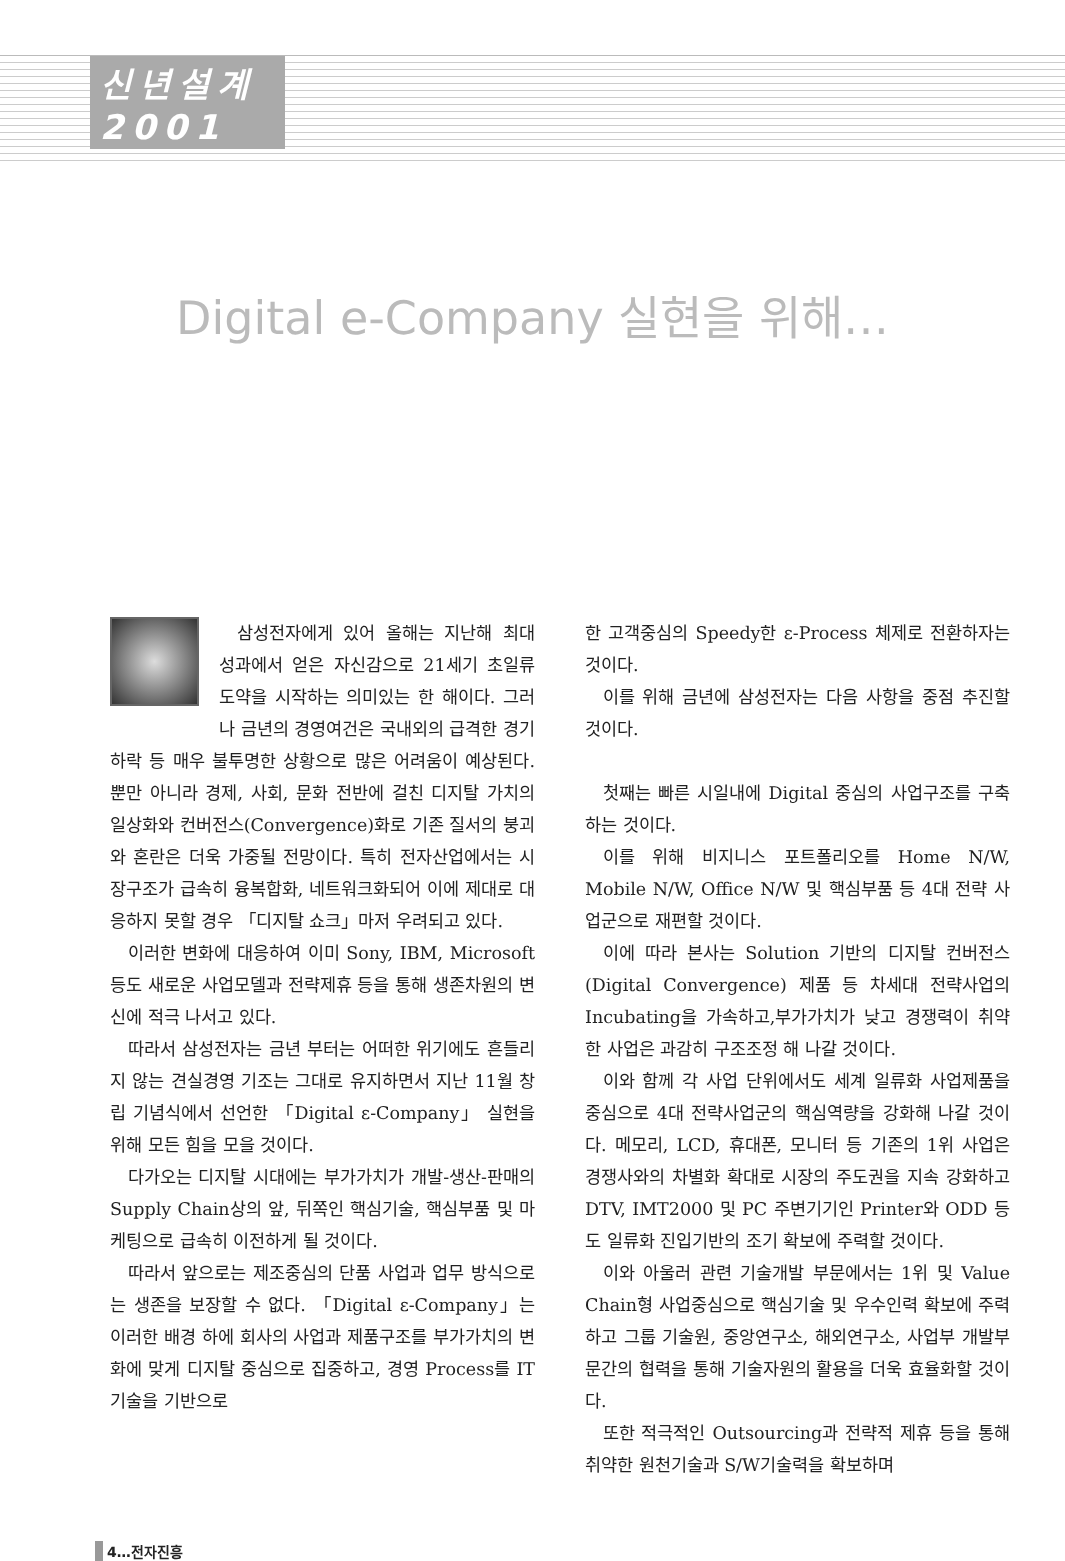신년설계
2001
Digital e-Company 실현을 위해…
삼성전자에게 있어 올해는 지난해 최대 성과에서 얻은 자신감으로 21세기 초일류 도약을 시작하는 의미있는 한 해이다. 그러나 금년의 경영여건은 국내외의 급격한 경기하락 등 매우 불투명한 상황으로 많은 어려움이 예상된다. 뿐만 아니라 경제, 사회, 문화 전반에 걸친 디지탈 가치의 일상화와 컨버전스(Convergence)화로 기존 질서의 붕괴와 혼란은 더욱 가중될 전망이다. 특히 전자산업에서는 시장구조가 급속히 융복합화, 네트워크화되어 이에 제대로 대응하지 못할 경우 「디지탈 쇼크」마저 우려되고 있다.
이러한 변화에 대응하여 이미 Sony, IBM, Microsoft 등도 새로운 사업모델과 전략제휴 등을 통해 생존차원의 변신에 적극 나서고 있다.
따라서 삼성전자는 금년 부터는 어떠한 위기에도 흔들리지 않는 견실경영 기조는 그대로 유지하면서 지난 11월 창립 기념식에서 선언한 「Digital ε-Company」 실현을 위해 모든 힘을 모을 것이다.
다가오는 디지탈 시대에는 부가가치가 개발-생산-판매의 Supply Chain상의 앞, 뒤쪽인 핵심기술, 핵심부품 및 마케팅으로 급속히 이전하게 될 것이다.
따라서 앞으로는 제조중심의 단품 사업과 업무 방식으로는 생존을 보장할 수 없다. 「Digital ε-Company」는 이러한 배경 하에 회사의 사업과 제품구조를 부가가치의 변화에 맞게 디지탈 중심으로 집중하고, 경영 Process를 IT기술을 기반으로
한 고객중심의 Speedy한 ε-Process 체제로 전환하자는 것이다.
이를 위해 금년에 삼성전자는 다음 사항을 중점 추진할 것이다.
첫째는 빠른 시일내에 Digital 중심의 사업구조를 구축하는 것이다.
이를 위해 비지니스 포트폴리오를 Home N/W, Mobile N/W, Office N/W 및 핵심부품 등 4대 전략 사업군으로 재편할 것이다.
이에 따라 본사는 Solution 기반의 디지탈 컨버전스(Digital Convergence) 제품 등 차세대 전략사업의 Incubating을 가속하고,부가가치가 낮고 경쟁력이 취약한 사업은 과감히 구조조정 해 나갈 것이다.
이와 함께 각 사업 단위에서도 세계 일류화 사업제품을 중심으로 4대 전략사업군의 핵심역량을 강화해 나갈 것이다. 메모리, LCD, 휴대폰, 모니터 등 기존의 1위 사업은 경쟁사와의 차별화 확대로 시장의 주도권을 지속 강화하고 DTV, IMT2000 및 PC 주변기기인 Printer와 ODD 등도 일류화 진입기반의 조기 확보에 주력할 것이다.
이와 아울러 관련 기술개발 부문에서는 1위 및 Value Chain형 사업중심으로 핵심기술 및 우수인력 확보에 주력하고 그룹 기술원, 중앙연구소, 해외연구소, 사업부 개발부문간의 협력을 통해 기술자원의 활용을 더욱 효율화할 것이다.
또한 적극적인 Outsourcing과 전략적 제휴 등을 통해 취약한 원천기술과 S/W기술력을 확보하며
4…전자진흥